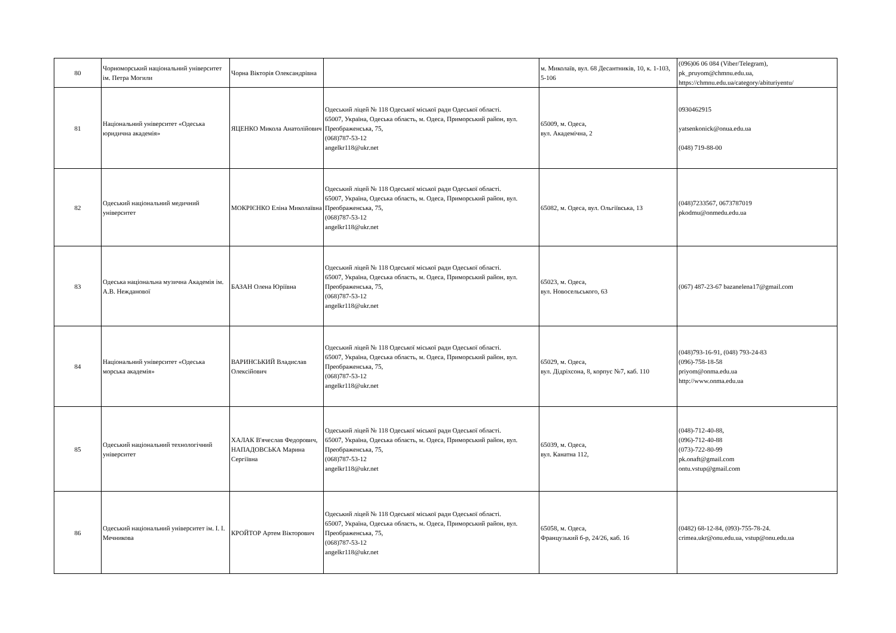| 80 | Чорноморський національний університет ім. Петра Могили | Чорна Вікторія Олександрівна | | м. Миколаїв, вул. 68 Десантників, 10, к. 1-103, 5-106 | (096)06 06 084 (Viber/Telegram), pk_pruyom@chmnu.edu.ua, https://chmnu.edu.ua/category/abituriyentu/ |
| 81 | Національний університет «Одеська юридична академія» | ЯЦЕНКО Микола Анатолійович | Одеський ліцей № 118 Одеської міської ради Одеської області. 65007, Україна, Одеська область, м. Одеса, Приморський район, вул. Преображенська, 75, (068)787-53-12 angelkr118@ukr.net | 65009, м. Одеса, вул. Академічна, 2 | 0930462915 yatsenkonick@onua.edu.ua (048) 719-88-00 |
| 82 | Одеський національний медичний університет | МОКРІЄНКО Еліна Миколаївна | Одеський ліцей № 118 Одеської міської ради Одеської області. 65007, Україна, Одеська область, м. Одеса, Приморський район, вул. Преображенська, 75, (068)787-53-12 angelkr118@ukr.net | 65082, м. Одеса, вул. Ольгіївська, 13 | (048)7233567, 0673787019 pkodmu@onmedu.edu.ua |
| 83 | Одеська національна музична Академія ім. А.В. Нежданової | БАЗАН Олена Юріївна | Одеський ліцей № 118 Одеської міської ради Одеської області. 65007, Україна, Одеська область, м. Одеса, Приморський район, вул. Преображенська, 75, (068)787-53-12 angelkr118@ukr.net | 65023, м. Одеса, вул. Новосельського, 63 | (067) 487-23-67 bazanelena17@gmail.com |
| 84 | Національний університет «Одеська морська академія» | ВАРИНСЬКИЙ Владислав Олексійович | Одеський ліцей № 118 Одеської міської ради Одеської області. 65007, Україна, Одеська область, м. Одеса, Приморський район, вул. Преображенська, 75, (068)787-53-12 angelkr118@ukr.net | 65029, м. Одеса, вул. Дідріхсона, 8, корпус №7, каб. 110 | (048)793-16-91, (048) 793-24-83 (096)-758-18-58 priyom@onma.edu.ua http://www.onma.edu.ua |
| 85 | Одеський національний технологічний університет | ХАЛАК В'ячеслав Федорович, НАПАДОВСЬКА Марина Сергіївна | Одеський ліцей № 118 Одеської міської ради Одеської області. 65007, Україна, Одеська область, м. Одеса, Приморський район, вул. Преображенська, 75, (068)787-53-12 angelkr118@ukr.net | 65039, м. Одеса, вул. Канатна 112, | (048)-712-40-88, (096)-712-40-88 (073)-722-80-99 pk.onaft@gmail.com ontu.vstup@gmail.com |
| 86 | Одеський національний університет ім. І. І. Мечникова | КРОЙТОР Артем Вікторович | Одеський ліцей № 118 Одеської міської ради Одеської області. 65007, Україна, Одеська область, м. Одеса, Приморський район, вул. Преображенська, 75, (068)787-53-12 angelkr118@ukr.net | 65058, м. Одеса, Французький б-р, 24/26, каб. 16 | (0482) 68-12-84, (093)-755-78-24. crimea.ukr@onu.edu.ua, vstup@onu.edu.ua |